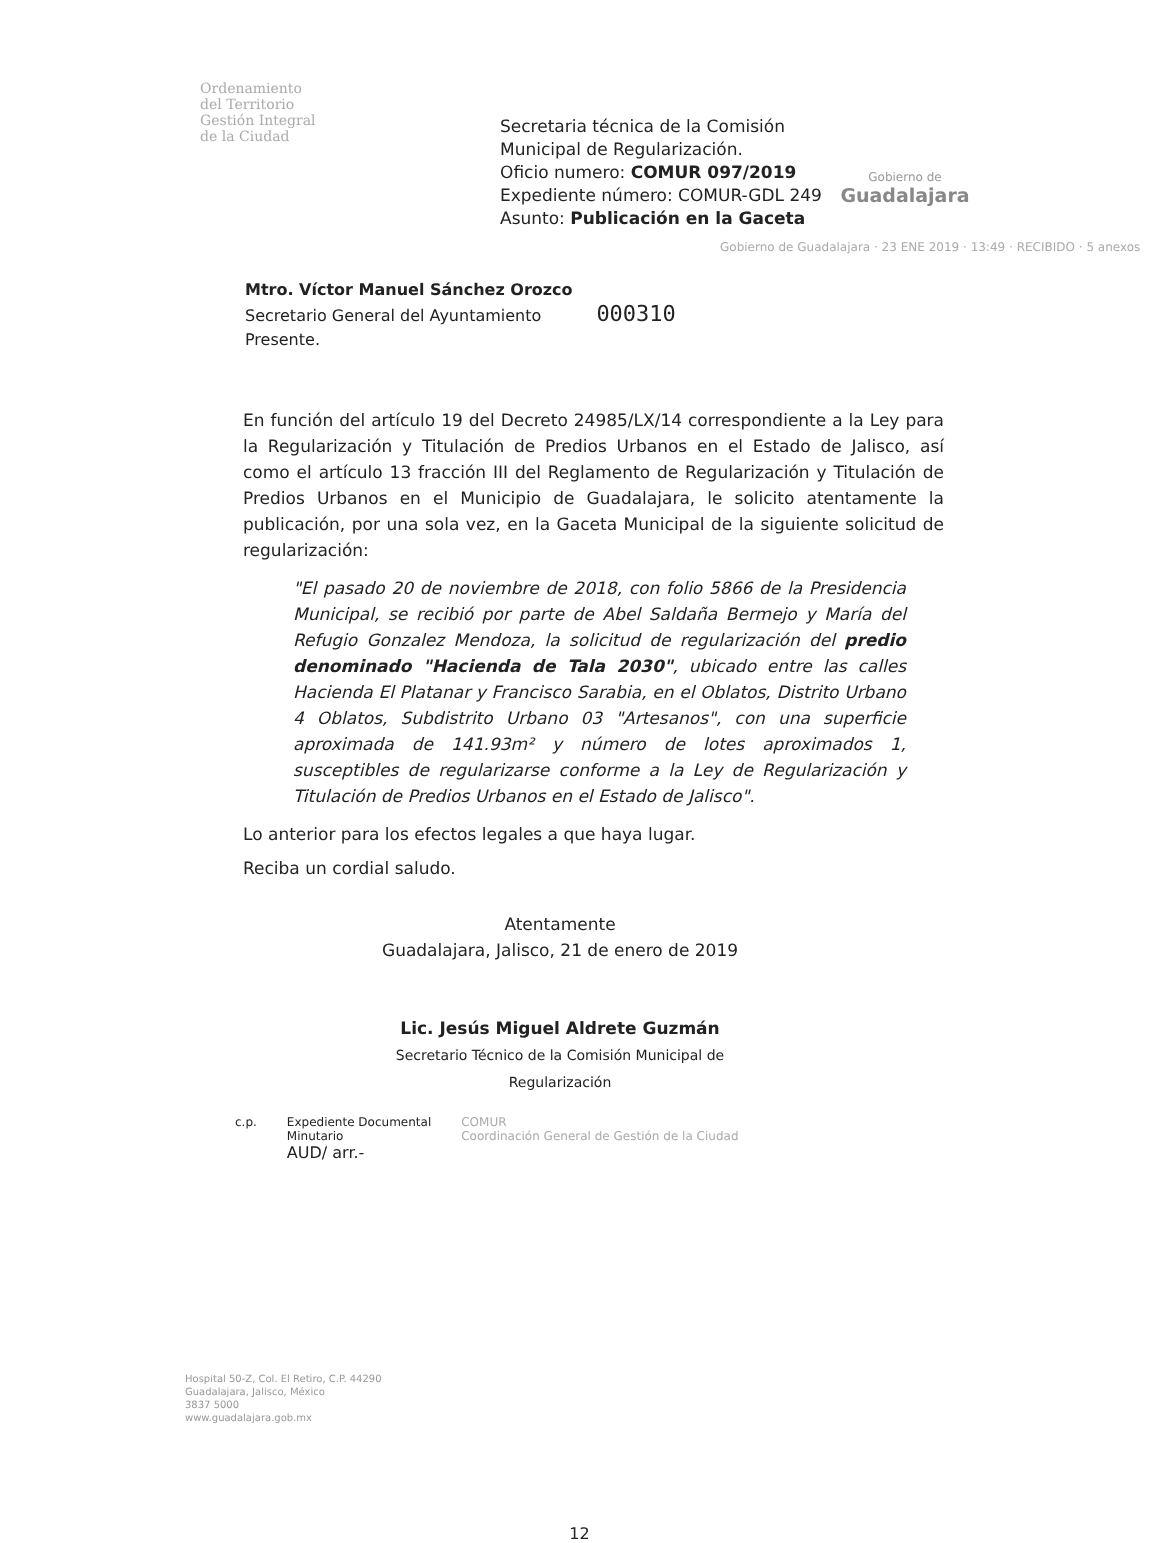Ordenamiento
del Territorio
Gestión Integral
de la Ciudad
Secretaria técnica de la Comisión Municipal de Regularización.
Oficio numero: COMUR 097/2019
Expediente número: COMUR-GDL 249
Asunto: Publicación en la Gaceta
Gobierno de
Guadalajara
Gobierno de Guadalajara · 23 ENE 2019 · 13:49 · RECIBIDO · 5 anexos
Mtro. Víctor Manuel Sánchez Orozco
Secretario General del Ayuntamiento 000310
Presente.
En función del artículo 19 del Decreto 24985/LX/14 correspondiente a la Ley para la Regularización y Titulación de Predios Urbanos en el Estado de Jalisco, así como el artículo 13 fracción III del Reglamento de Regularización y Titulación de Predios Urbanos en el Municipio de Guadalajara, le solicito atentamente la publicación, por una sola vez, en la Gaceta Municipal de la siguiente solicitud de regularización:
"El pasado 20 de noviembre de 2018, con folio 5866 de la Presidencia Municipal, se recibió por parte de Abel Saldaña Bermejo y María del Refugio Gonzalez Mendoza, la solicitud de regularización del predio denominado "Hacienda de Tala 2030", ubicado entre las calles Hacienda El Platanar y Francisco Sarabia, en el Oblatos, Distrito Urbano 4 Oblatos, Subdistrito Urbano 03 "Artesanos", con una superficie aproximada de 141.93m² y número de lotes aproximados 1, susceptibles de regularizarse conforme a la Ley de Regularización y Titulación de Predios Urbanos en el Estado de Jalisco".
Lo anterior para los efectos legales a que haya lugar.
Reciba un cordial saludo.
Atentamente
Guadalajara, Jalisco, 21 de enero de 2019
Lic. Jesús Miguel Aldrete Guzmán
Secretario Técnico de la Comisión Municipal de Regularización
c.p. Expediente Documental
Minutario
AUD/ arr.- COMUR
Coordinación General de Gestión de la Ciudad
Hospital 50-Z, Col. El Retiro, C.P. 44290
Guadalajara, Jalisco, México
3837 5000
www.guadalajara.gob.mx
12